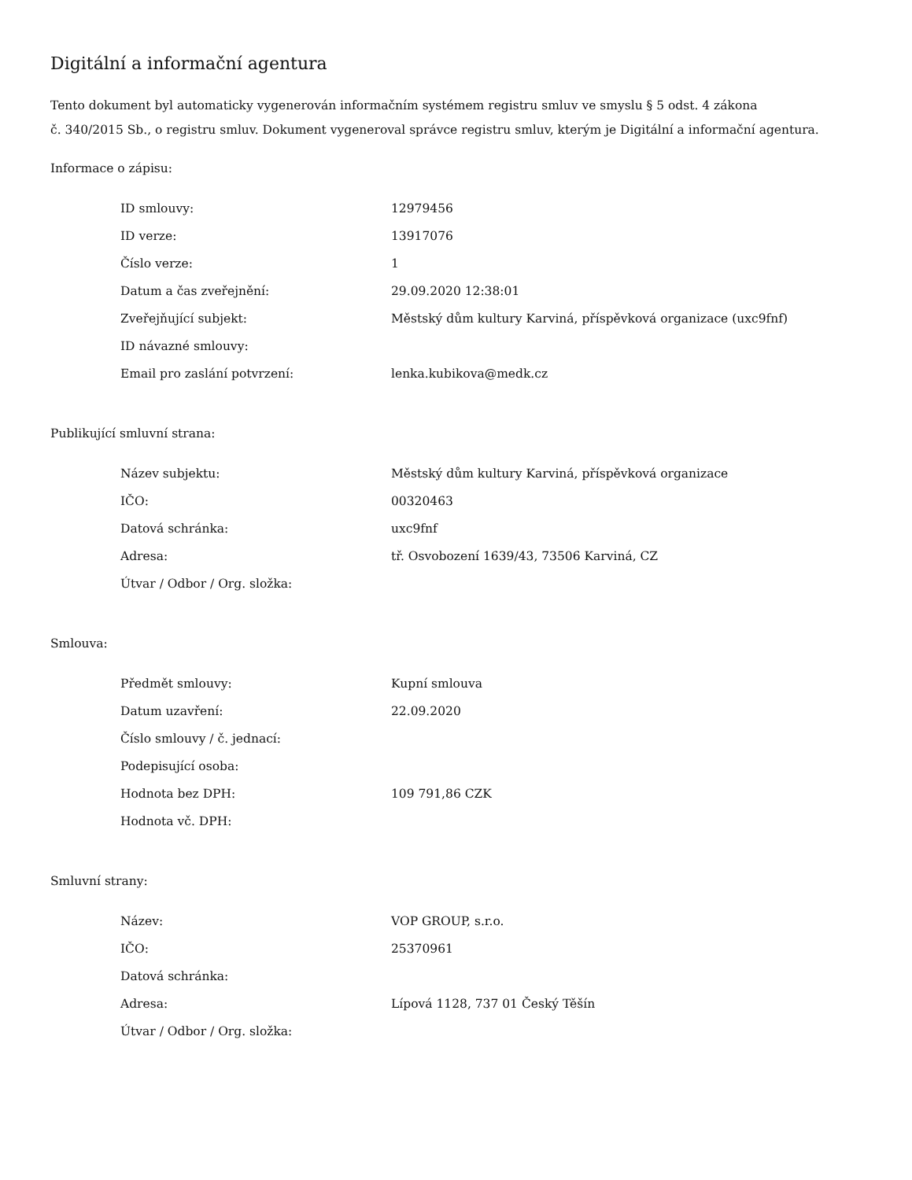Digitální a informační agentura
Tento dokument byl automaticky vygenerován informačním systémem registru smluv ve smyslu § 5 odst. 4 zákona
č. 340/2015 Sb., o registru smluv. Dokument vygeneroval správce registru smluv, kterým je Digitální a informační agentura.
Informace o zápisu:
| ID smlouvy: | 12979456 |
| ID verze: | 13917076 |
| Číslo verze: | 1 |
| Datum a čas zveřejnění: | 29.09.2020 12:38:01 |
| Zveřejňující subjekt: | Městský dům kultury Karviná, příspěvková organizace (uxc9fnf) |
| ID návazné smlouvy: | |
| Email pro zaslání potvrzení: | lenka.kubikova@medk.cz |
Publikující smluvní strana:
| Název subjektu: | Městský dům kultury Karviná, příspěvková organizace |
| IČO: | 00320463 |
| Datová schránka: | uxc9fnf |
| Adresa: | tř. Osvobození 1639/43, 73506 Karviná, CZ |
| Útvar / Odbor / Org. složka: | |
Smlouva:
| Předmět smlouvy: | Kupní smlouva |
| Datum uzavření: | 22.09.2020 |
| Číslo smlouvy / č. jednací: | |
| Podepisující osoba: | |
| Hodnota bez DPH: | 109 791,86 CZK |
| Hodnota vč. DPH: | |
Smluvní strany:
| Název: | VOP GROUP, s.r.o. |
| IČO: | 25370961 |
| Datová schránka: | |
| Adresa: | Lípová 1128, 737 01 Český Těšín |
| Útvar / Odbor / Org. složka: | |